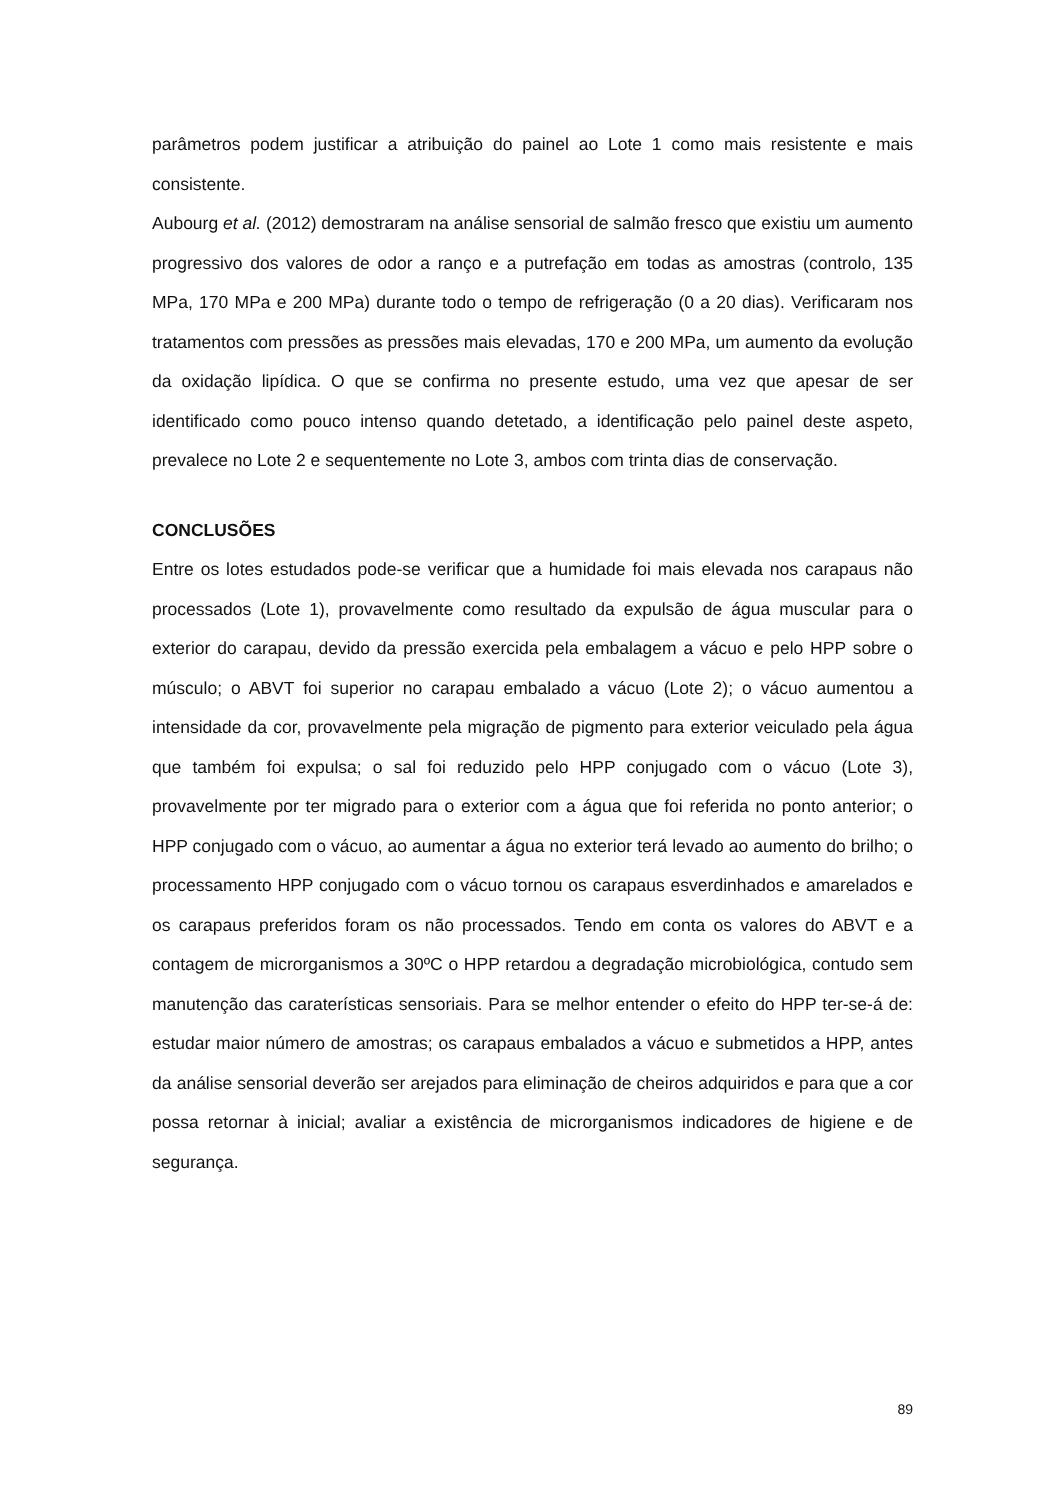parâmetros podem justificar a atribuição do painel ao Lote 1 como mais resistente e mais consistente.
Aubourg et al. (2012) demostraram na análise sensorial de salmão fresco que existiu um aumento progressivo dos valores de odor a ranço e a putrefação em todas as amostras (controlo, 135 MPa, 170 MPa e 200 MPa) durante todo o tempo de refrigeração (0 a 20 dias). Verificaram nos tratamentos com pressões as pressões mais elevadas, 170 e 200 MPa, um aumento da evolução da oxidação lipídica. O que se confirma no presente estudo, uma vez que apesar de ser identificado como pouco intenso quando detetado, a identificação pelo painel deste aspeto, prevalece no Lote 2 e sequentemente no Lote 3, ambos com trinta dias de conservação.
CONCLUSÕES
Entre os lotes estudados pode-se verificar que a humidade foi mais elevada nos carapaus não processados (Lote 1), provavelmente como resultado da expulsão de água muscular para o exterior do carapau, devido da pressão exercida pela embalagem a vácuo e pelo HPP sobre o músculo; o ABVT foi superior no carapau embalado a vácuo (Lote 2); o vácuo aumentou a intensidade da cor, provavelmente pela migração de pigmento para exterior veiculado pela água que também foi expulsa; o sal foi reduzido pelo HPP conjugado com o vácuo (Lote 3), provavelmente por ter migrado para o exterior com a água que foi referida no ponto anterior; o HPP conjugado com o vácuo, ao aumentar a água no exterior terá levado ao aumento do brilho; o processamento HPP conjugado com o vácuo tornou os carapaus esverdinhados e amarelados e os carapaus preferidos foram os não processados. Tendo em conta os valores do ABVT e a contagem de microrganismos a 30ºC o HPP retardou a degradação microbiológica, contudo sem manutenção das caraterísticas sensoriais. Para se melhor entender o efeito do HPP ter-se-á de: estudar maior número de amostras; os carapaus embalados a vácuo e submetidos a HPP, antes da análise sensorial deverão ser arejados para eliminação de cheiros adquiridos e para que a cor possa retornar à inicial; avaliar a existência de microrganismos indicadores de higiene e de segurança.
89